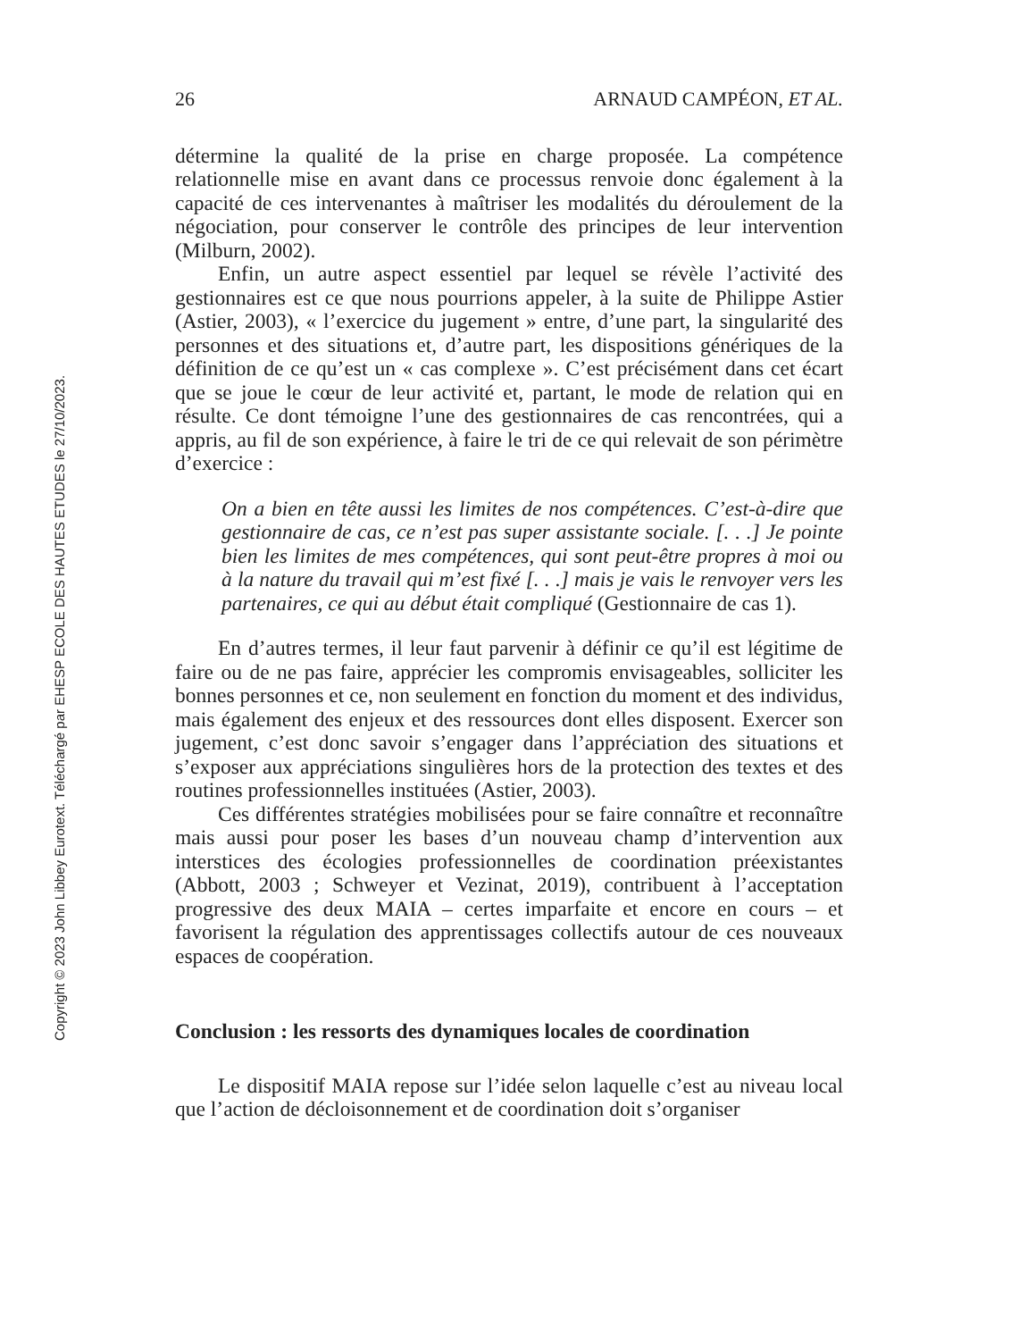26 ARNAUD CAMPÉON, ET AL.
détermine la qualité de la prise en charge proposée. La compétence relationnelle mise en avant dans ce processus renvoie donc également à la capacité de ces intervenantes à maîtriser les modalités du déroulement de la négociation, pour conserver le contrôle des principes de leur intervention (Milburn, 2002).
Enfin, un autre aspect essentiel par lequel se révèle l’activité des gestionnaires est ce que nous pourrions appeler, à la suite de Philippe Astier (Astier, 2003), « l’exercice du jugement » entre, d’une part, la singularité des personnes et des situations et, d’autre part, les dispositions génériques de la définition de ce qu’est un « cas complexe ». C’est précisément dans cet écart que se joue le cœur de leur activité et, partant, le mode de relation qui en résulte. Ce dont témoigne l’une des gestionnaires de cas rencontrées, qui a appris, au fil de son expérience, à faire le tri de ce qui relevait de son périmètre d’exercice :
On a bien en tête aussi les limites de nos compétences. C’est-à-dire que gestionnaire de cas, ce n’est pas super assistante sociale. [. . .] Je pointe bien les limites de mes compétences, qui sont peut-être propres à moi ou à la nature du travail qui m’est fixé [. . .] mais je vais le renvoyer vers les partenaires, ce qui au début était compliqué (Gestionnaire de cas 1).
En d’autres termes, il leur faut parvenir à définir ce qu’il est légitime de faire ou de ne pas faire, apprécier les compromis envisageables, solliciter les bonnes personnes et ce, non seulement en fonction du moment et des individus, mais également des enjeux et des ressources dont elles disposent. Exercer son jugement, c’est donc savoir s’engager dans l’appréciation des situations et s’exposer aux appréciations singulières hors de la protection des textes et des routines professionnelles instituées (Astier, 2003).
Ces différentes stratégies mobilisées pour se faire connaître et reconnaître mais aussi pour poser les bases d’un nouveau champ d’intervention aux interstices des écologies professionnelles de coordination préexistantes (Abbott, 2003 ; Schweyer et Vezinat, 2019), contribuent à l’acceptation progressive des deux MAIA – certes imparfaite et encore en cours – et favorisent la régulation des apprentissages collectifs autour de ces nouveaux espaces de coopération.
Conclusion : les ressorts des dynamiques locales de coordination
Le dispositif MAIA repose sur l’idée selon laquelle c’est au niveau local que l’action de décloisonnement et de coordination doit s’organiser
Copyright © 2023 John Libbey Eurotext. Téléchargé par EHESP ECOLE DES HAUTES ETUDES le 27/10/2023.